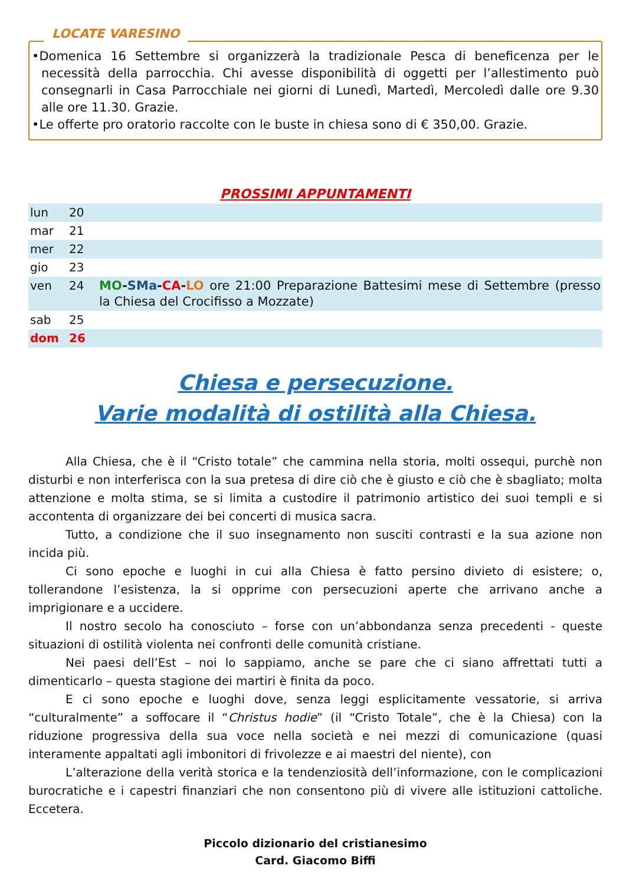LOCATE VARESINO
•Domenica 16 Settembre si organizzerà la tradizionale Pesca di beneficenza per le necessità della parrocchia. Chi avesse disponibilità di oggetti per l’allestimento può consegnarli in Casa Parrocchiale nei giorni di Lunedì, Martedì, Mercoledì dalle ore 9.30 alle ore 11.30. Grazie.
•Le offerte pro oratorio raccolte con le buste in chiesa sono di € 350,00. Grazie.
PROSSIMI APPUNTAMENTI
| lun | 20 | |
| mar | 21 | |
| mer | 22 | |
| gio | 23 | |
| ven | 24 | MO - SMa - CA - LO ore 21:00 Preparazione Battesimi mese di Settembre (presso la Chiesa del Crocifisso a Mozzate) |
| sab | 25 | |
| dom | 26 | |
Chiesa e persecuzione.
Varie modalità di ostilità alla Chiesa.
Alla Chiesa, che è il “Cristo totale” che cammina nella storia, molti ossequi, purchè non disturbi e non interferisca con la sua pretesa di dire ciò che è giusto e ciò che è sbagliato; molta attenzione e molta stima, se si limita a custodire il patrimonio artistico dei suoi templi e si accontenta di organizzare dei bei concerti di musica sacra.
Tutto, a condizione che il suo insegnamento non susciti contrasti e la sua azione non incida più.
Ci sono epoche e luoghi in cui alla Chiesa è fatto persino divieto di esistere; o, tollerandone l’esistenza, la si opprime con persecuzioni aperte che arrivano anche a imprigionare e a uccidere.
Il nostro secolo ha conosciuto – forse con un’abbondanza senza precedenti - queste situazioni di ostilità violenta nei confronti delle comunità cristiane.
Nei paesi dell’Est – noi lo sappiamo, anche se pare che ci siano affrettati tutti a dimenticarlo – questa stagione dei martiri è finita da poco.
E ci sono epoche e luoghi dove, senza leggi esplicitamente vessatorie, si arriva “culturalmente” a soffocare il “Christus hodie” (il “Cristo Totale”, che è la Chiesa) con la riduzione progressiva della sua voce nella società e nei mezzi di comunicazione (quasi interamente appaltati agli imbonitori di frivolezze e ai maestri del niente), con
L’alterazione della verità storica e la tendenziosità dell’informazione, con le complicazioni burocratiche e i capestri finanziari che non consentono più di vivere alle istituzioni cattoliche. Eccetera.
Piccolo dizionario del cristianesimo
Card. Giacomo Biffi